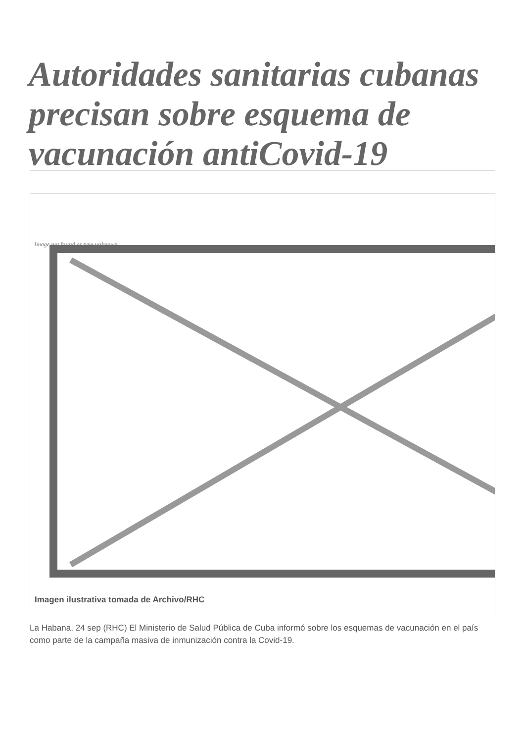Autoridades sanitarias cubanas precisan sobre esquema de vacunación antiCovid-19
Image not found or type unknown
Imagen ilustrativa tomada de Archivo/RHC
La Habana, 24 sep (RHC) El Ministerio de Salud Pública de Cuba informó sobre los esquemas de vacunación en el país como parte de la campaña masiva de inmunización contra la Covid-19.